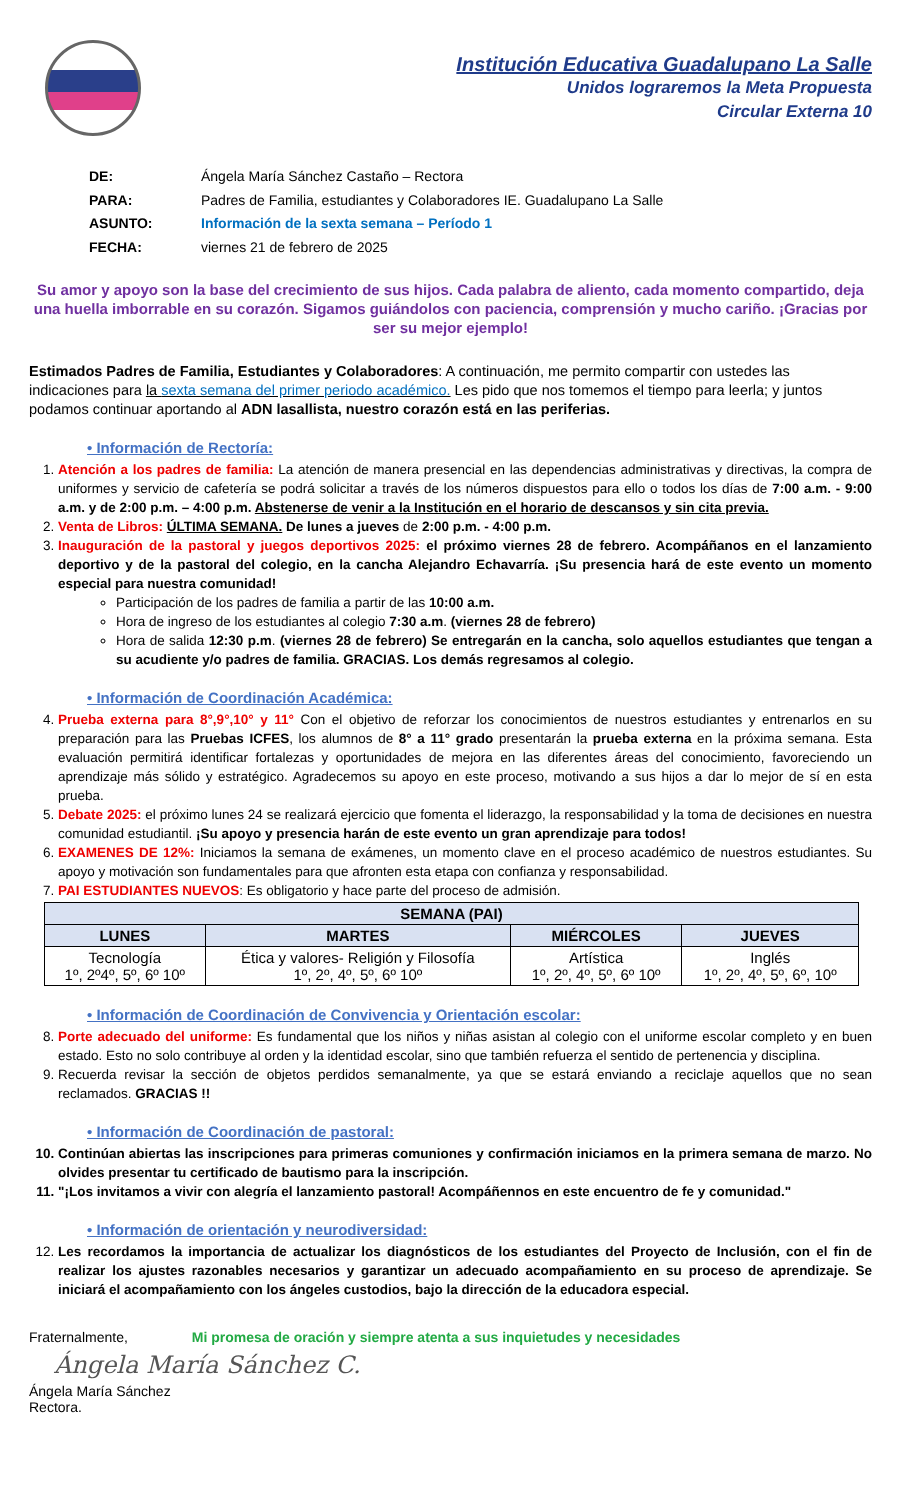Institución Educativa Guadalupano La Salle
Unidos lograremos la Meta Propuesta
Circular Externa 10
| DE: | Ángela María Sánchez Castaño – Rectora |
| PARA: | Padres de Familia, estudiantes y Colaboradores IE. Guadalupano La Salle |
| ASUNTO: | Información de la sexta semana – Período 1 |
| FECHA: | viernes 21 de febrero de 2025 |
Su amor y apoyo son la base del crecimiento de sus hijos. Cada palabra de aliento, cada momento compartido, deja una huella imborrable en su corazón. Sigamos guiándolos con paciencia, comprensión y mucho cariño. ¡Gracias por ser su mejor ejemplo!
Estimados Padres de Familia, Estudiantes y Colaboradores: A continuación, me permito compartir con ustedes las indicaciones para la sexta semana del primer periodo académico. Les pido que nos tomemos el tiempo para leerla; y juntos podamos continuar aportando al ADN lasallista, nuestro corazón está en las periferias.
• Información de Rectoría:
1. Atención a los padres de familia: La atención de manera presencial en las dependencias administrativas y directivas, la compra de uniformes y servicio de cafetería se podrá solicitar a través de los números dispuestos para ello o todos los días de 7:00 a.m. - 9:00 a.m. y de 2:00 p.m. – 4:00 p.m. Abstenerse de venir a la Institución en el horario de descansos y sin cita previa.
2. Venta de Libros: ÚLTIMA SEMANA. De lunes a jueves de 2:00 p.m. - 4:00 p.m.
3. Inauguración de la pastoral y juegos deportivos 2025: el próximo viernes 28 de febrero. Acompáñanos en el lanzamiento deportivo y de la pastoral del colegio, en la cancha Alejandro Echavarría. ¡Su presencia hará de este evento un momento especial para nuestra comunidad!
Participación de los padres de familia a partir de las 10:00 a.m.
Hora de ingreso de los estudiantes al colegio 7:30 a.m. (viernes 28 de febrero)
Hora de salida 12:30 p.m. (viernes 28 de febrero) Se entregarán en la cancha, solo aquellos estudiantes que tengan a su acudiente y/o padres de familia. GRACIAS. Los demás regresamos al colegio.
• Información de Coordinación Académica:
4. Prueba externa para 8°,9°,10° y 11° Con el objetivo de reforzar los conocimientos de nuestros estudiantes y entrenarlos en su preparación para las Pruebas ICFES, los alumnos de 8° a 11° grado presentarán la prueba externa en la próxima semana. Esta evaluación permitirá identificar fortalezas y oportunidades de mejora en las diferentes áreas del conocimiento, favoreciendo un aprendizaje más sólido y estratégico. Agradecemos su apoyo en este proceso, motivando a sus hijos a dar lo mejor de sí en esta prueba.
5. Debate 2025: el próximo lunes 24 se realizará ejercicio que fomenta el liderazgo, la responsabilidad y la toma de decisiones en nuestra comunidad estudiantil. ¡Su apoyo y presencia harán de este evento un gran aprendizaje para todos!
6. EXAMENES DE 12%: Iniciamos la semana de exámenes, un momento clave en el proceso académico de nuestros estudiantes. Su apoyo y motivación son fundamentales para que afronten esta etapa con confianza y responsabilidad.
7. PAI ESTUDIANTES NUEVOS: Es obligatorio y hace parte del proceso de admisión.
| SEMANA (PAI) | | | |
| --- | --- | --- | --- |
| LUNES | MARTES | MIÉRCOLES | JUEVES |
| Tecnología 1º, 2º4º, 5º, 6º 10º | Ética y valores- Religión y Filosofía 1º, 2º, 4º, 5º, 6º 10º | Artística 1º, 2º, 4º, 5º, 6º 10º | Inglés 1º, 2º, 4º, 5º, 6º, 10º |
• Información de Coordinación de Convivencia y Orientación escolar:
8. Porte adecuado del uniforme: Es fundamental que los niños y niñas asistan al colegio con el uniforme escolar completo y en buen estado. Esto no solo contribuye al orden y la identidad escolar, sino que también refuerza el sentido de pertenencia y disciplina.
9. Recuerda revisar la sección de objetos perdidos semanalmente, ya que se estará enviando a reciclaje aquellos que no sean reclamados. GRACIAS !!
• Información de Coordinación de pastoral:
Continúan abiertas las inscripciones para primeras comuniones y confirmación iniciamos en la primera semana de marzo. No olvides presentar tu certificado de bautismo para la inscripción.
"¡Los invitamos a vivir con alegría el lanzamiento pastoral! Acompáñennos en este encuentro de fe y comunidad."
• Información de orientación y neurodiversidad:
12. Les recordamos la importancia de actualizar los diagnósticos de los estudiantes del Proyecto de Inclusión, con el fin de realizar los ajustes razonables necesarios y garantizar un adecuado acompañamiento en su proceso de aprendizaje. Se iniciará el acompañamiento con los ángeles custodios, bajo la dirección de la educadora especial.
Fraternalmente, Mi promesa de oración y siempre atenta a sus inquietudes y necesidades
Ángela María Sánchez C.
Ángela María Sánchez
Rectora.